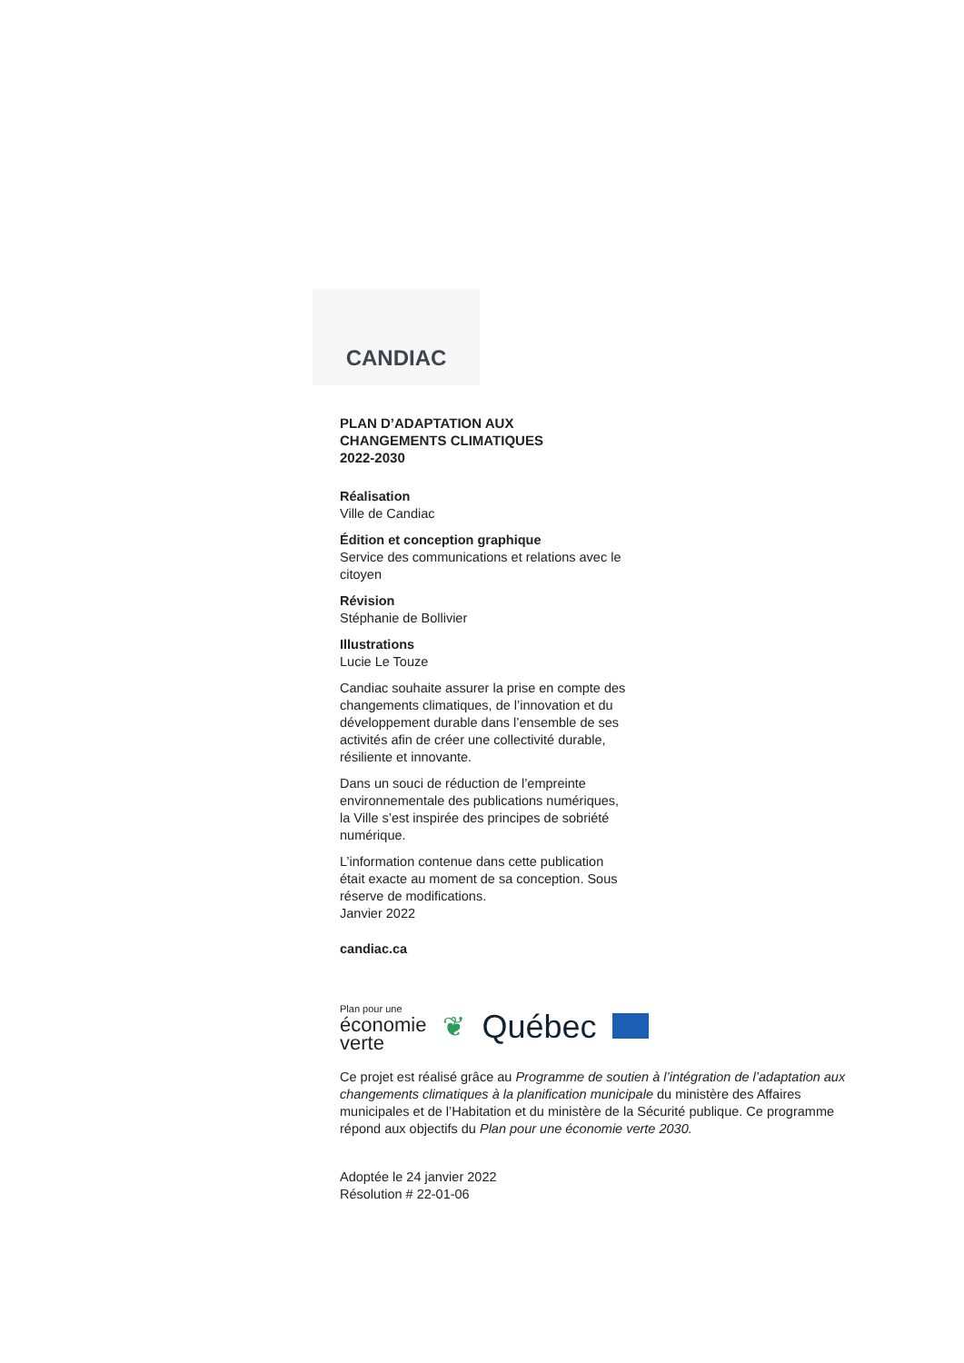CANDIAC
PLAN D’ADAPTATION AUX
CHANGEMENTS CLIMATIQUES
2022-2030
Réalisation
Ville de Candiac
Édition et conception graphique
Service des communications et relations avec le citoyen
Révision
Stéphanie de Bollivier
Illustrations
Lucie Le Touze
Candiac souhaite assurer la prise en compte des changements climatiques, de l’innovation et du développement durable dans l’ensemble de ses activités afin de créer une collectivité durable, résiliente et innovante.
Dans un souci de réduction de l’empreinte environnementale des publications numériques, la Ville s’est inspirée des principes de sobriété numérique.
L’information contenue dans cette publication était exacte au moment de sa conception. Sous réserve de modifications.
Janvier 2022
candiac.ca
Plan pour une
économie
verte
❦ Québec
Ce projet est réalisé grâce au Programme de soutien à l’intégration de l’adaptation aux changements climatiques à la planification municipale du ministère des Affaires municipales et de l’Habitation et du ministère de la Sécurité publique. Ce programme répond aux objectifs du Plan pour une économie verte 2030.
Adoptée le 24 janvier 2022
Résolution # 22-01-06